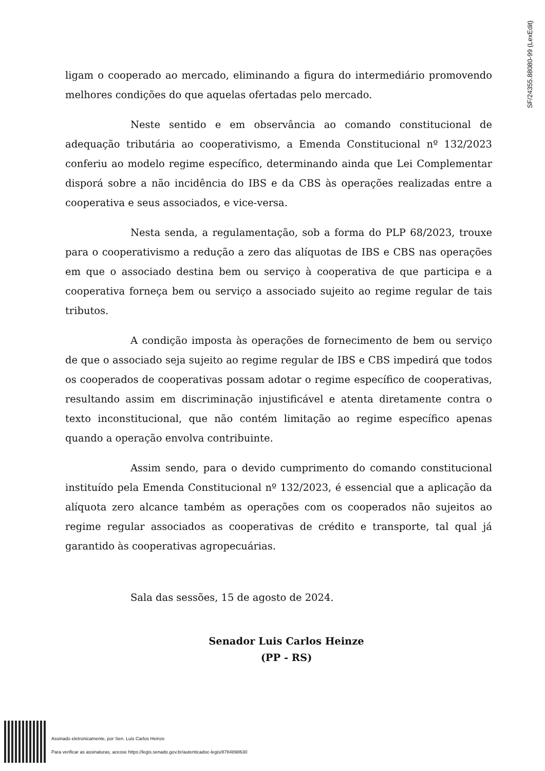SF/24355.88080-99 (LexEdit)
ligam o cooperado ao mercado, eliminando a figura do intermediário promovendo melhores condições do que aquelas ofertadas pelo mercado.
Neste sentido e em observância ao comando constitucional de adequação tributária ao cooperativismo, a Emenda Constitucional nº 132/2023 conferiu ao modelo regime específico, determinando ainda que Lei Complementar disporá sobre a não incidência do IBS e da CBS às operações realizadas entre a cooperativa e seus associados, e vice-versa.
Nesta senda, a regulamentação, sob a forma do PLP 68/2023, trouxe para o cooperativismo a redução a zero das alíquotas de IBS e CBS nas operações em que o associado destina bem ou serviço à cooperativa de que participa e a cooperativa forneça bem ou serviço a associado sujeito ao regime regular de tais tributos.
A condição imposta às operações de fornecimento de bem ou serviço de que o associado seja sujeito ao regime regular de IBS e CBS impedirá que todos os cooperados de cooperativas possam adotar o regime específico de cooperativas, resultando assim em discriminação injustificável e atenta diretamente contra o texto inconstitucional, que não contém limitação ao regime específico apenas quando a operação envolva contribuinte.
Assim sendo, para o devido cumprimento do comando constitucional instituído pela Emenda Constitucional nº 132/2023, é essencial que a aplicação da alíquota zero alcance também as operações com os cooperados não sujeitos ao regime regular associados as cooperativas de crédito e transporte, tal qual já garantido às cooperativas agropecuárias.
Sala das sessões, 15 de agosto de 2024.
Senador Luis Carlos Heinze
(PP - RS)
Assinado eletronicamente, por Sen. Luis Carlos Heinze
Para verificar as assinaturas, acesse https://legis.senado.gov.br/autenticadoc-legis/8784898630